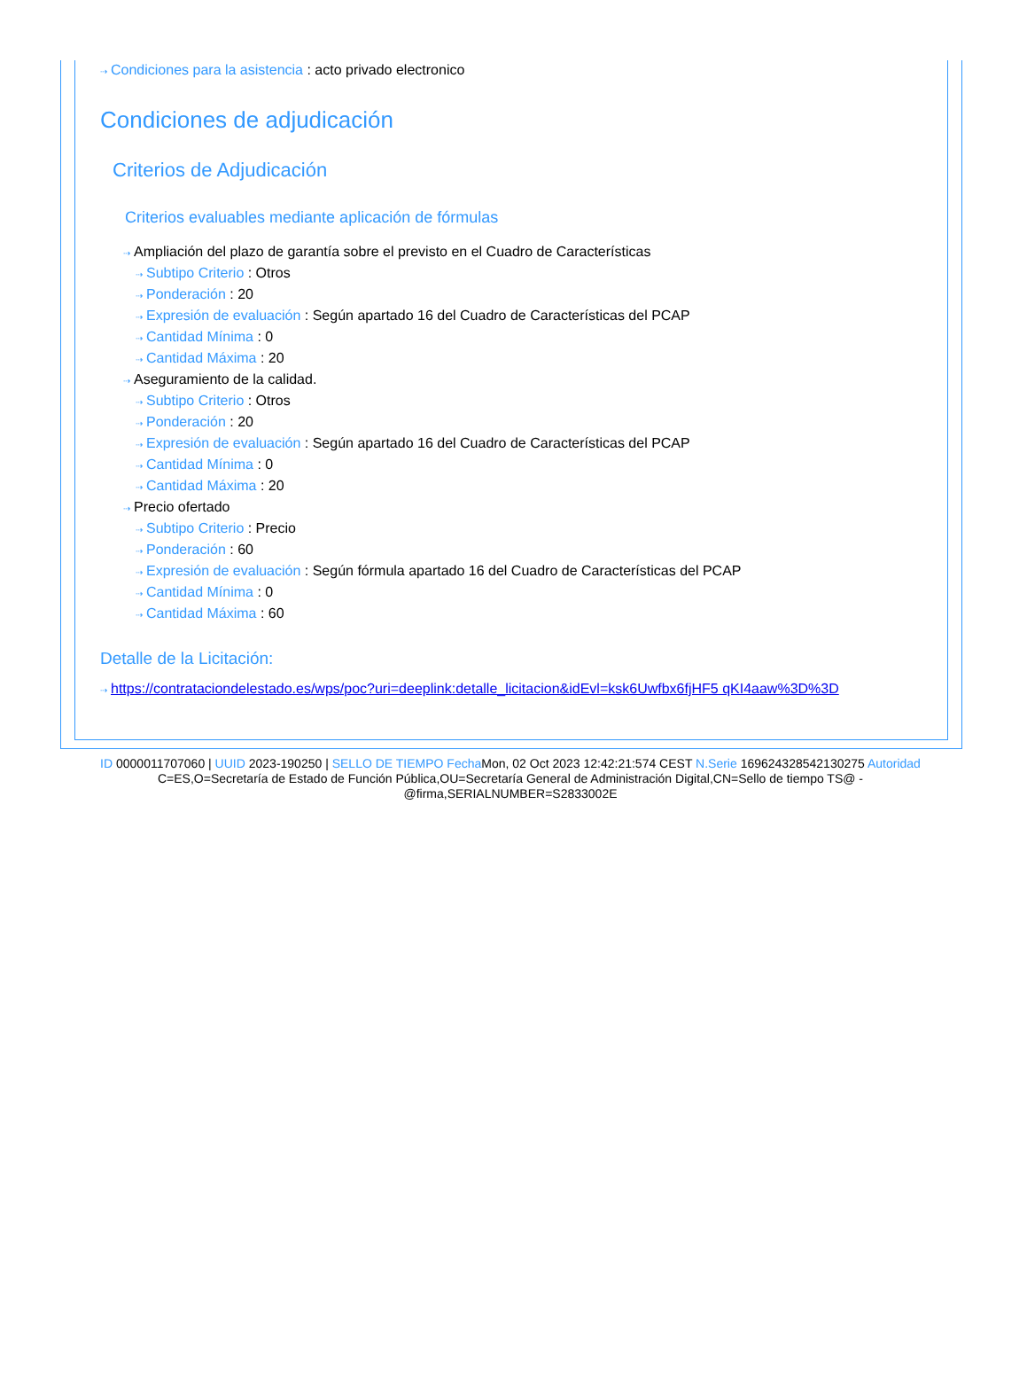⇢ Condiciones para la asistencia : acto privado electronico
Condiciones de adjudicación
Criterios de Adjudicación
Criterios evaluables mediante aplicación de fórmulas
⇢ Ampliación del plazo de garantía sobre el previsto en el Cuadro de Características
⇢ Subtipo Criterio : Otros
⇢ Ponderación : 20
⇢ Expresión de evaluación : Según apartado 16 del Cuadro de Características del PCAP
⇢ Cantidad Mínima : 0
⇢ Cantidad Máxima : 20
⇢ Aseguramiento de la calidad.
⇢ Subtipo Criterio : Otros
⇢ Ponderación : 20
⇢ Expresión de evaluación : Según apartado 16 del Cuadro de Características del PCAP
⇢ Cantidad Mínima : 0
⇢ Cantidad Máxima : 20
⇢ Precio ofertado
⇢ Subtipo Criterio : Precio
⇢ Ponderación : 60
⇢ Expresión de evaluación : Según fórmula apartado 16 del Cuadro de Características del PCAP
⇢ Cantidad Mínima : 0
⇢ Cantidad Máxima : 60
Detalle de la Licitación:
⇢ https://contrataciondelestado.es/wps/poc?uri=deeplink:detalle_licitacion&idEvl=ksk6Uwfbx6fjHF5 qKI4aaw%3D%3D
ID 0000011707060 | UUID 2023-190250 | SELLO DE TIEMPO Fecha Mon, 02 Oct 2023 12:42:21:574 CEST N.Serie 1696243285421302​75 Autoridad C=ES,O=Secretaría de Estado de Función Pública,OU=Secretaría General de Administración Digital,CN=Sello de tiempo TS@ - @firma,SERIALNUMBER=S2833002E